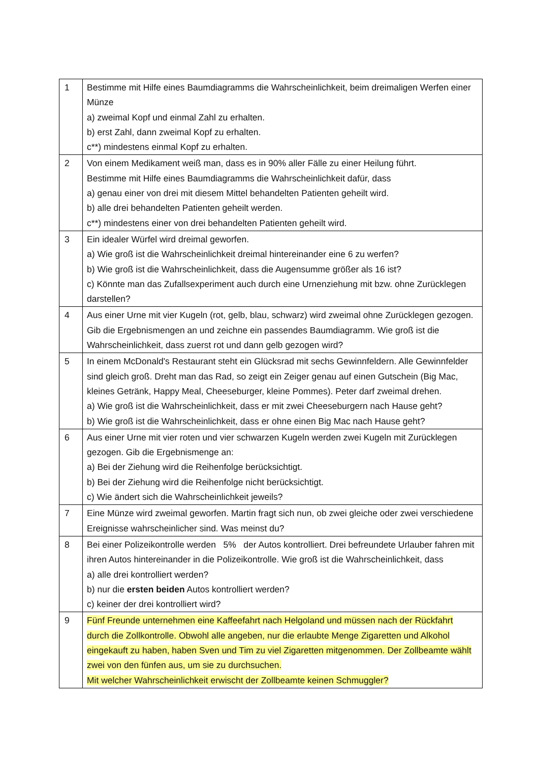| 1 | Bestimme mit Hilfe eines Baumdiagramms die Wahrscheinlichkeit, beim dreimaligen Werfen einer Münze a) zweimal Kopf und einmal Zahl zu erhalten. b) erst Zahl, dann zweimal Kopf zu erhalten. c**) mindestens einmal Kopf zu erhalten. |
| 2 | Von einem Medikament weiß man, dass es in 90% aller Fälle zu einer Heilung führt. Bestimme mit Hilfe eines Baumdiagramms die Wahrscheinlichkeit dafür, dass a) genau einer von drei mit diesem Mittel behandelten Patienten geheilt wird. b) alle drei behandelten Patienten geheilt werden. c**) mindestens einer von drei behandelten Patienten geheilt wird. |
| 3 | Ein idealer Würfel wird dreimal geworfen. a) Wie groß ist die Wahrscheinlichkeit dreimal hintereinander eine 6 zu werfen? b) Wie groß ist die Wahrscheinlichkeit, dass die Augensumme größer als 16 ist? c) Könnte man das Zufallsexperiment auch durch eine Urnenziehung mit bzw. ohne Zurücklegen darstellen? |
| 4 | Aus einer Urne mit vier Kugeln (rot, gelb, blau, schwarz) wird zweimal ohne Zurücklegen gezogen. Gib die Ergebnismengen an und zeichne ein passendes Baumdiagramm. Wie groß ist die Wahrscheinlichkeit, dass zuerst rot und dann gelb gezogen wird? |
| 5 | In einem McDonald's Restaurant steht ein Glücksrad mit sechs Gewinnfeldern. Alle Gewinnfelder sind gleich groß. Dreht man das Rad, so zeigt ein Zeiger genau auf einen Gutschein (Big Mac, kleines Getränk, Happy Meal, Cheeseburger, kleine Pommes). Peter darf zweimal drehen. a) Wie groß ist die Wahrscheinlichkeit, dass er mit zwei Cheeseburgern nach Hause geht? b) Wie groß ist die Wahrscheinlichkeit, dass er ohne einen Big Mac nach Hause geht? |
| 6 | Aus einer Urne mit vier roten und vier schwarzen Kugeln werden zwei Kugeln mit Zurücklegen gezogen. Gib die Ergebnismenge an: a) Bei der Ziehung wird die Reihenfolge berücksichtigt. b) Bei der Ziehung wird die Reihenfolge nicht berücksichtigt. c) Wie ändert sich die Wahrscheinlichkeit jeweils? |
| 7 | Eine Münze wird zweimal geworfen. Martin fragt sich nun, ob zwei gleiche oder zwei verschiedene Ereignisse wahrscheinlicher sind. Was meinst du? |
| 8 | Bei einer Polizeikontrolle werden 5% der Autos kontrolliert. Drei befreundete Urlauber fahren mit ihren Autos hintereinander in die Polizeikontrolle. Wie groß ist die Wahrscheinlichkeit, dass a) alle drei kontrolliert werden? b) nur die ersten beiden Autos kontrolliert werden? c) keiner der drei kontrolliert wird? |
| 9 | Fünf Freunde unternehmen eine Kaffeefahrt nach Helgoland und müssen nach der Rückfahrt durch die Zollkontrolle. Obwohl alle angeben, nur die erlaubte Menge Zigaretten und Alkohol eingekauft zu haben, haben Sven und Tim zu viel Zigaretten mitgenommen. Der Zollbeamte wählt zwei von den fünfen aus, um sie zu durchsuchen. Mit welcher Wahrscheinlichkeit erwischt der Zollbeamte keinen Schmuggler? |